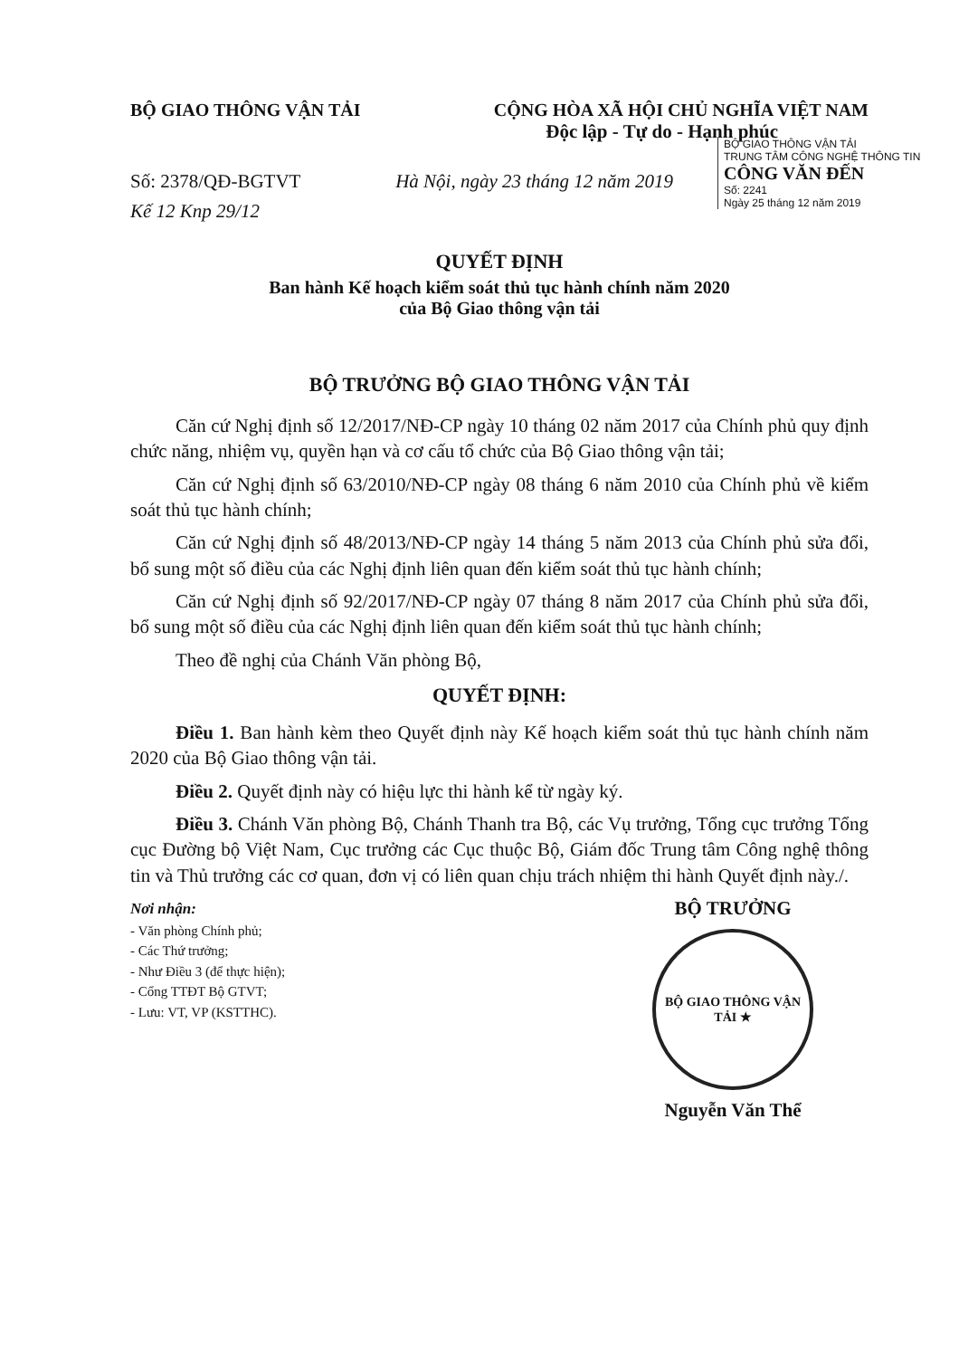BỘ GIAO THÔNG VẬN TẢI CỘNG HÒA XÃ HỘI CHỦ NGHĨA VIỆT NAM
Độc lập - Tự do - Hạnh phúc
BỘ GIAO THÔNG VẬN TẢI
TRUNG TÂM CÔNG NGHỆ THÔNG TIN
CÔNG VĂN ĐẾN
Số: 2241
Ngày 25 tháng 12 năm 2019
Số: 2378/QĐ-BGTVT Hà Nội, ngày 23 tháng 12 năm 2019
Kế 12 Knp 29/12
QUYẾT ĐỊNH
Ban hành Kế hoạch kiểm soát thủ tục hành chính năm 2020
của Bộ Giao thông vận tải
BỘ TRƯỞNG BỘ GIAO THÔNG VẬN TẢI
Căn cứ Nghị định số 12/2017/NĐ-CP ngày 10 tháng 02 năm 2017 của Chính phủ quy định chức năng, nhiệm vụ, quyền hạn và cơ cấu tổ chức của Bộ Giao thông vận tải;
Căn cứ Nghị định số 63/2010/NĐ-CP ngày 08 tháng 6 năm 2010 của Chính phủ về kiểm soát thủ tục hành chính;
Căn cứ Nghị định số 48/2013/NĐ-CP ngày 14 tháng 5 năm 2013 của Chính phủ sửa đổi, bổ sung một số điều của các Nghị định liên quan đến kiểm soát thủ tục hành chính;
Căn cứ Nghị định số 92/2017/NĐ-CP ngày 07 tháng 8 năm 2017 của Chính phủ sửa đổi, bổ sung một số điều của các Nghị định liên quan đến kiểm soát thủ tục hành chính;
Theo đề nghị của Chánh Văn phòng Bộ,
QUYẾT ĐỊNH:
Điều 1. Ban hành kèm theo Quyết định này Kế hoạch kiểm soát thủ tục hành chính năm 2020 của Bộ Giao thông vận tải.
Điều 2. Quyết định này có hiệu lực thi hành kể từ ngày ký.
Điều 3. Chánh Văn phòng Bộ, Chánh Thanh tra Bộ, các Vụ trưởng, Tổng cục trưởng Tổng cục Đường bộ Việt Nam, Cục trưởng các Cục thuộc Bộ, Giám đốc Trung tâm Công nghệ thông tin và Thủ trưởng các cơ quan, đơn vị có liên quan chịu trách nhiệm thi hành Quyết định này./.
Nơi nhận:
- Văn phòng Chính phủ;
- Các Thứ trưởng;
- Như Điều 3 (để thực hiện);
- Cổng TTĐT Bộ GTVT;
- Lưu: VT, VP (KSTTHC).
BỘ TRƯỞNG
BỘ GIAO THÔNG VẬN TẢI ★
Nguyễn Văn Thể